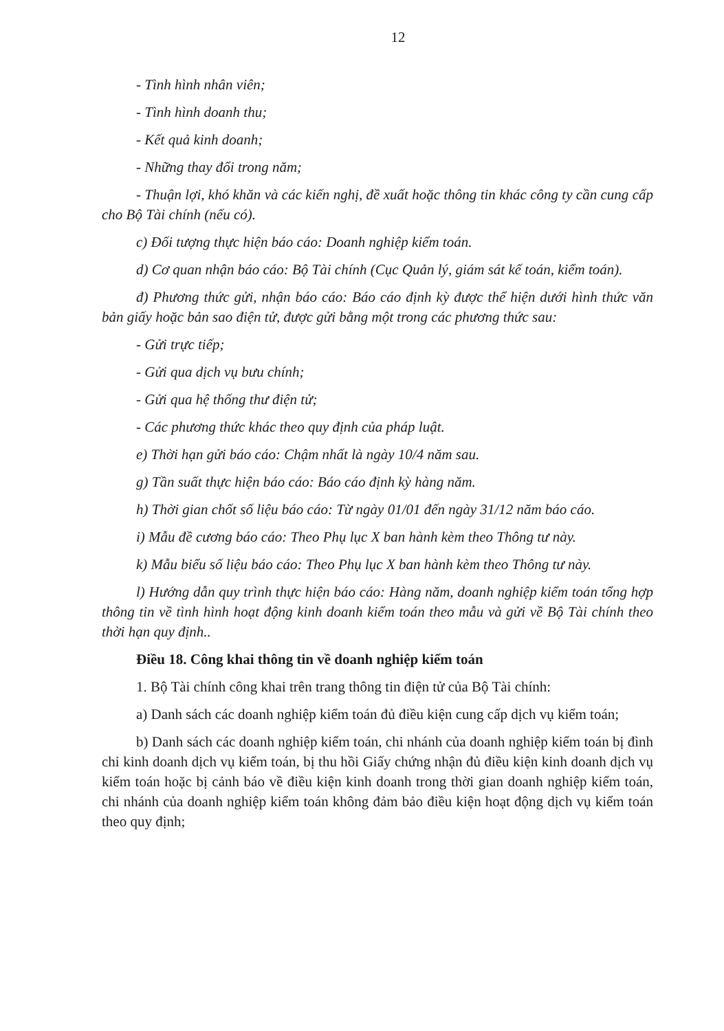12
- Tình hình nhân viên;
- Tình hình doanh thu;
- Kết quả kinh doanh;
- Những thay đổi trong năm;
- Thuận lợi, khó khăn và các kiến nghị, đề xuất hoặc thông tin khác công ty cần cung cấp cho Bộ Tài chính (nếu có).
c) Đối tượng thực hiện báo cáo: Doanh nghiệp kiểm toán.
d) Cơ quan nhận báo cáo: Bộ Tài chính (Cục Quản lý, giám sát kế toán, kiểm toán).
đ) Phương thức gửi, nhận báo cáo: Báo cáo định kỳ được thể hiện dưới hình thức văn bản giấy hoặc bản sao điện tử, được gửi bằng một trong các phương thức sau:
- Gửi trực tiếp;
- Gửi qua dịch vụ bưu chính;
- Gửi qua hệ thống thư điện tử;
- Các phương thức khác theo quy định của pháp luật.
e) Thời hạn gửi báo cáo: Chậm nhất là ngày 10/4 năm sau.
g) Tần suất thực hiện báo cáo: Báo cáo định kỳ hàng năm.
h) Thời gian chốt số liệu báo cáo: Từ ngày 01/01 đến ngày 31/12 năm báo cáo.
i) Mẫu đề cương báo cáo: Theo Phụ lục X ban hành kèm theo Thông tư này.
k) Mẫu biểu số liệu báo cáo: Theo Phụ lục X ban hành kèm theo Thông tư này.
l) Hướng dẫn quy trình thực hiện báo cáo: Hàng năm, doanh nghiệp kiểm toán tổng hợp thông tin về tình hình hoạt động kinh doanh kiểm toán theo mẫu và gửi về Bộ Tài chính theo thời hạn quy định..
Điều 18. Công khai thông tin về doanh nghiệp kiểm toán
1. Bộ Tài chính công khai trên trang thông tin điện tử của Bộ Tài chính:
a) Danh sách các doanh nghiệp kiểm toán đủ điều kiện cung cấp dịch vụ kiểm toán;
b) Danh sách các doanh nghiệp kiểm toán, chi nhánh của doanh nghiệp kiểm toán bị đình chỉ kinh doanh dịch vụ kiểm toán, bị thu hồi Giấy chứng nhận đủ điều kiện kinh doanh dịch vụ kiểm toán hoặc bị cảnh báo về điều kiện kinh doanh trong thời gian doanh nghiệp kiểm toán, chi nhánh của doanh nghiệp kiểm toán không đảm bảo điều kiện hoạt động dịch vụ kiểm toán theo quy định;